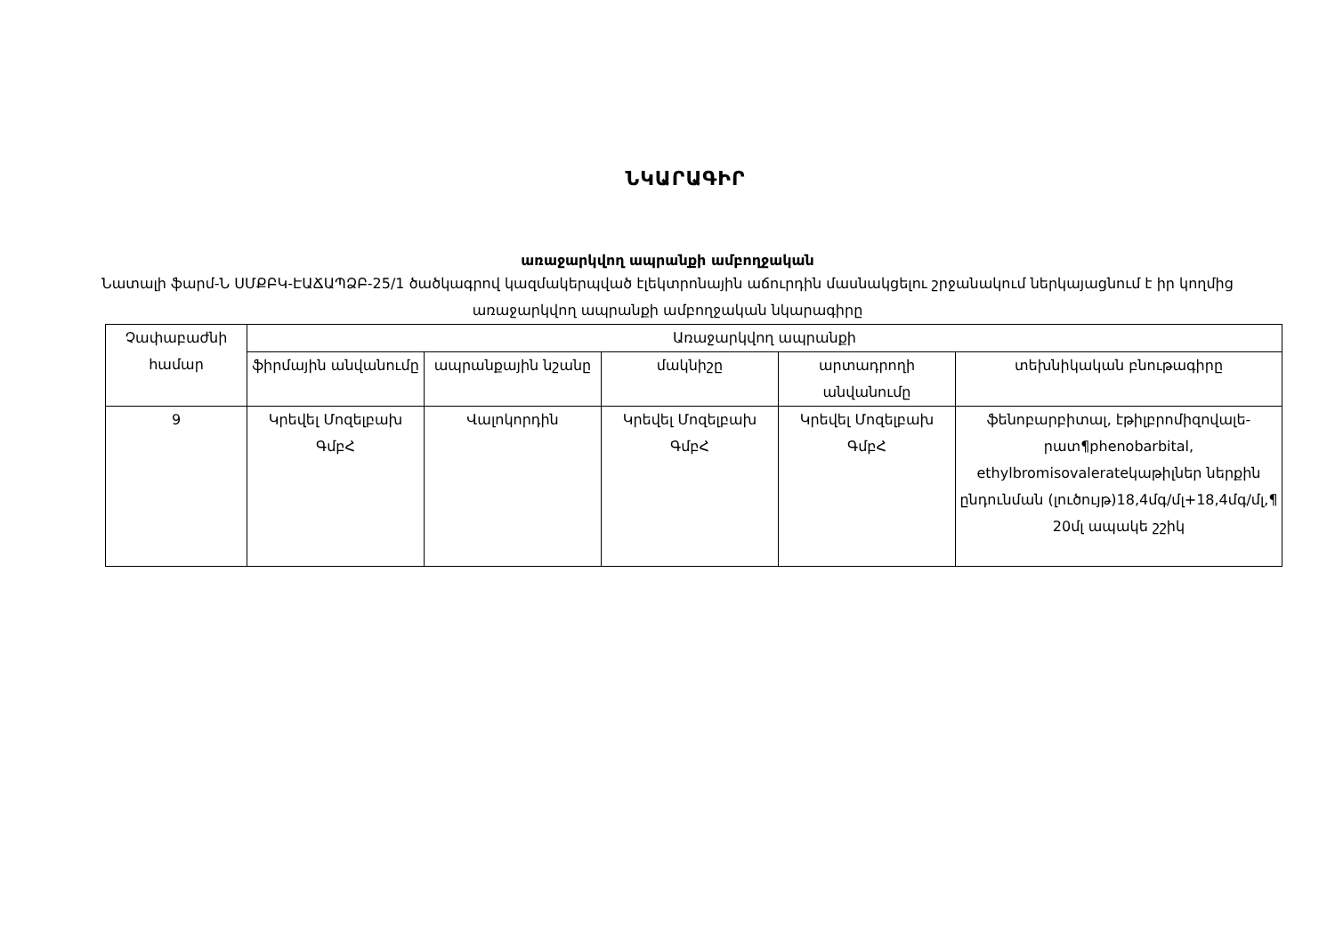ՆԿԱՐԱԳԻՐ
առաջարկվող ապրանքի ամբողջական
Նատալի ֆարմ-Ն ՍՄՔԲԿ-ԷԱՃԱՊՁԲ-25/1 ծածկագրով կազմակերպված էլեկտրոնային աճուրդին մասնակցելու շրջանակում ներկայացնում է իր կողմից առաջարկվող ապրանքի ամբողջական նկարագիրը
| Չափաբաժնի համար | Առաջարկվող ապրանքի | | | | |
| --- | --- | --- | --- | --- | --- |
| | ֆիրմային անվանումը | ապրանքային նշանը | մակնիշը | արտադրողի անվանումը | տեխնիկական բնութագիրը |
| 9 | Կրեվել Մոզելբախ ԳմբՀ | Վալոկորդին | Կրեվել Մոզելբախ ԳմբՀ | Կրեվել Մոզելբախ ԳմբՀ | ֆենոբարբիտալ, էթիլբրոմիզովալե-րատ¶phenobarbital, ethylbromisovalerateկաթիլներ ներքին ընդունման (լուծույթ)18,4մգ/մլ+18,4մգ/մլ,¶ 20մլ ապակե շշիկ |